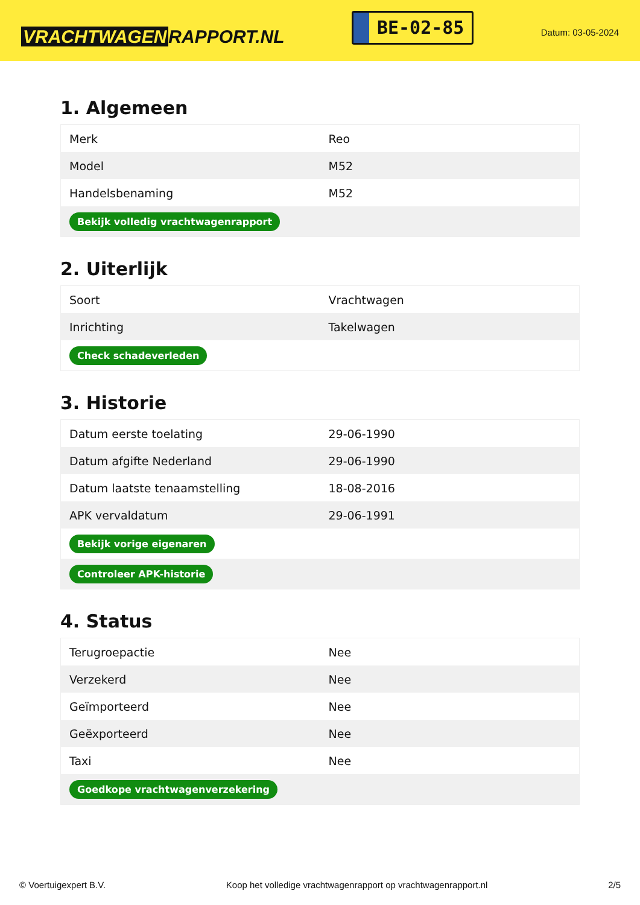VRACHTWAGEN RAPPORT.NL
BE-02-85
Datum: 03-05-2024
1. Algemeen
| Merk | Reo |
| Model | M52 |
| Handelsbenaming | M52 |
| Bekijk volledig vrachtwagenrapport | |
2. Uiterlijk
| Soort | Vrachtwagen |
| Inrichting | Takelwagen |
| Check schadeverleden | |
3. Historie
| Datum eerste toelating | 29-06-1990 |
| Datum afgifte Nederland | 29-06-1990 |
| Datum laatste tenaamstelling | 18-08-2016 |
| APK vervaldatum | 29-06-1991 |
| Bekijk vorige eigenaren | |
| Controleer APK-historie | |
4. Status
| Terugroepactie | Nee |
| Verzekerd | Nee |
| Geïmporteerd | Nee |
| Geëxporteerd | Nee |
| Taxi | Nee |
| Goedkope vrachtwagenverzekering | |
© Voertuigexpert B.V. Koop het volledige vrachtwagenrapport op vrachtwagenrapport.nl 2/5